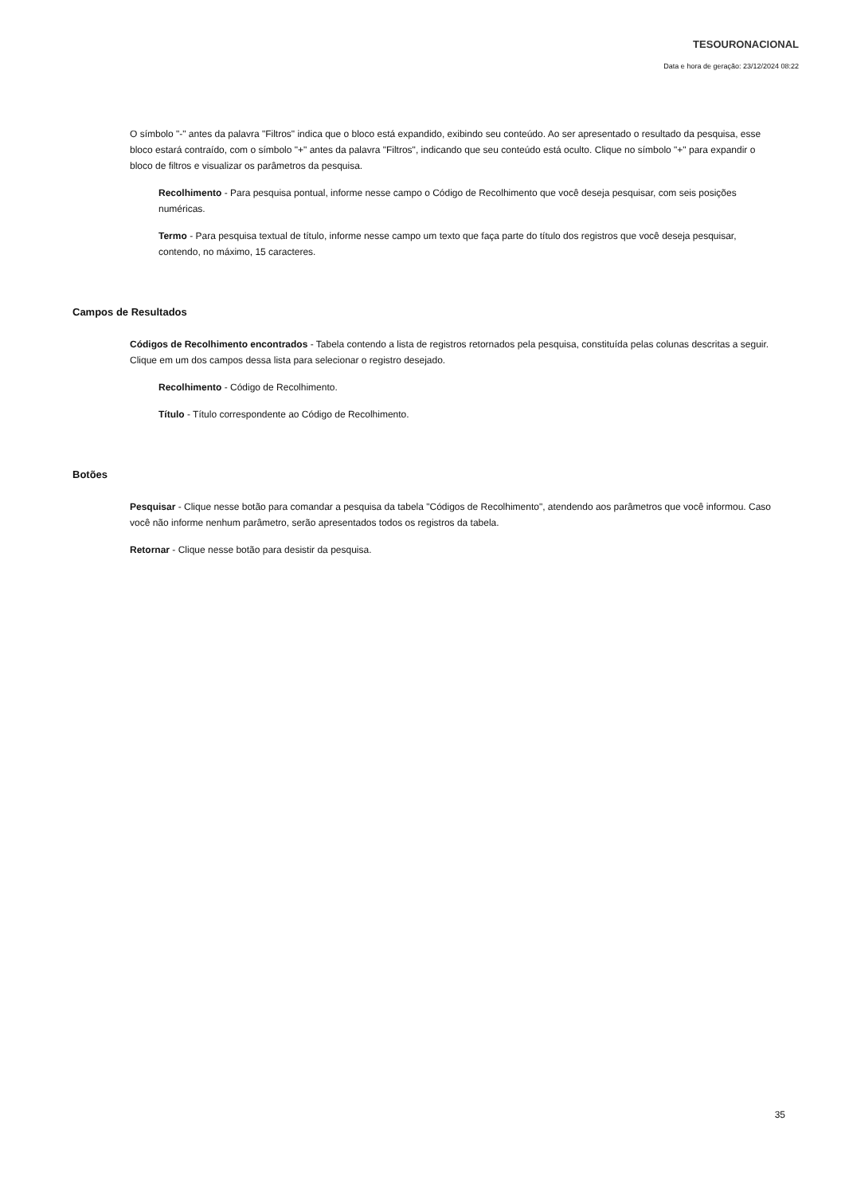TESOURONACIONAL
Data e hora de geração: 23/12/2024 08:22
O símbolo "-" antes da palavra "Filtros" indica que o bloco está expandido, exibindo seu conteúdo. Ao ser apresentado o resultado da pesquisa, esse bloco estará contraído, com o símbolo "+" antes da palavra "Filtros", indicando que seu conteúdo está oculto. Clique no símbolo "+" para expandir o bloco de filtros e visualizar os parâmetros da pesquisa.
Recolhimento - Para pesquisa pontual, informe nesse campo o Código de Recolhimento que você deseja pesquisar, com seis posições numéricas.
Termo - Para pesquisa textual de título, informe nesse campo um texto que faça parte do título dos registros que você deseja pesquisar, contendo, no máximo, 15 caracteres.
Campos de Resultados
Códigos de Recolhimento encontrados - Tabela contendo a lista de registros retornados pela pesquisa, constituída pelas colunas descritas a seguir. Clique em um dos campos dessa lista para selecionar o registro desejado.
Recolhimento - Código de Recolhimento.
Título - Título correspondente ao Código de Recolhimento.
Botões
Pesquisar - Clique nesse botão para comandar a pesquisa da tabela "Códigos de Recolhimento", atendendo aos parâmetros que você informou. Caso você não informe nenhum parâmetro, serão apresentados todos os registros da tabela.
Retornar - Clique nesse botão para desistir da pesquisa.
35